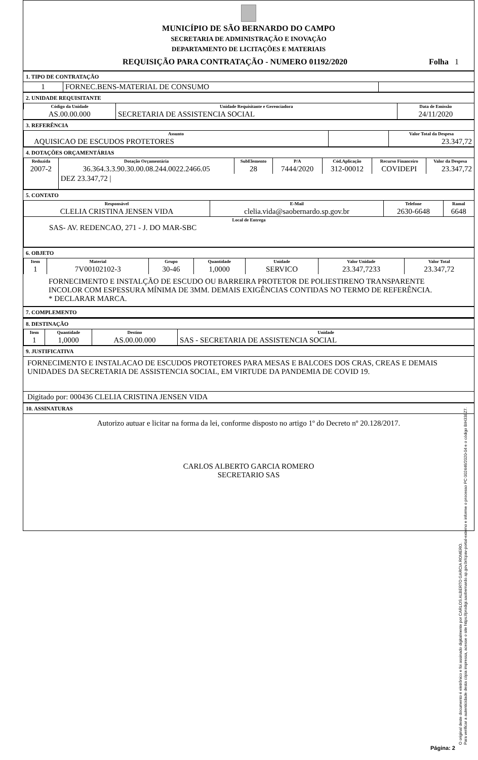MUNICÍPIO DE SÃO BERNARDO DO CAMPO
SECRETARIA DE ADMINISTRAÇÃO E INOVAÇÃO
DEPARTAMENTO DE LICITAÇÕES E MATERIAIS
REQUISIÇÃO PARA CONTRATAÇÃO - NUMERO 01192/2020 Folha 1
1. TIPO DE CONTRATAÇÃO
| 1 | FORNEC.BENS-MATERIAL DE CONSUMO | |
2. UNIDADE REQUISITANTE
| Código da Unidade | Unidade Requisitante e Gerenciadora | Data de Emissão |
| --- | --- | --- |
| AS.00.00.000 | SECRETARIA DE ASSISTENCIA SOCIAL | 24/11/2020 |
3. REFERÊNCIA
| Assunto | | Valor Total da Despesa |
| --- | --- | --- |
| AQUISICAO DE ESCUDOS PROTETORES | | 23.347,72 |
4. DOTAÇÕES ORÇAMENTÁRIAS
| Reduzida | Dotação Orçamentária | SubElemento | P/A | Cód.Aplicação | Recurso Financeiro | Valor da Despesa |
| --- | --- | --- | --- | --- | --- | --- |
| 2007-2 | 36.364.3.3.90.30.00.08.244.0022.2466.05 | 28 | 7444/2020 | 312-00012 | COVIDEPI | 23.347,72 |
| | DEZ 23.347,72 / | | | | | |
5. CONTATO
| Responsável | E-Mail | Telefone | Ramal |
| --- | --- | --- | --- |
| CLELIA CRISTINA JENSEN VIDA | clelia.vida@saobernardo.sp.gov.br | 2630-6648 | 6648 |
| Local de Entrega | | | |
| SAS- AV. REDENCAO, 271 - J. DO MAR-SBC | | | |
6. OBJETO
| Item | Material | Grupo | Quantidade | Unidade | Valor Unidade | Valor Total |
| --- | --- | --- | --- | --- | --- | --- |
| 1 | 7V00102102-3 | 30-46 | 1,0000 | SERVICO | 23.347,7233 | 23.347,72 |
FORNECIMENTO E INSTALÇÃO DE ESCUDO OU BARREIRA PROTETOR DE POLIESTIRENO TRANSPARENTE INCOLOR COM ESPESSURA MÍNIMA DE 3MM. DEMAIS EXIGÊNCIAS CONTIDAS NO TERMO DE REFERÊNCIA.
* DECLARAR MARCA.
7. COMPLEMENTO
8. DESTINAÇÃO
| Item | Quantidade | Destino | Unidade |
| --- | --- | --- | --- |
| 1 | 1,0000 | AS.00.00.000 | SAS - SECRETARIA DE ASSISTENCIA SOCIAL |
9. JUSTIFICATIVA
FORNECIMENTO E INSTALACAO DE ESCUDOS PROTETORES PARA MESAS E BALCOES DOS CRAS, CREAS E DEMAIS UNIDADES DA SECRETARIA DE ASSISTENCIA SOCIAL, EM VIRTUDE DA PANDEMIA DE COVID 19.
Digitado por: 000436 CLELIA CRISTINA JENSEN VIDA
10. ASSINATURAS
Autorizo autuar e licitar na forma da lei, conforme disposto no artigo 1º do Decreto nº 20.128/2017.
CARLOS ALBERTO GARCIA ROMERO
SECRETARIO SAS
Página: 2
O original deste documento é eletrônico e foi assinado digitalmente por CARLOS ALBERTO GARCIA ROMERO.
Para verificar a autenticidade desta cópia impressa, acesse o site https://prodigi.saobernardo.sp.gov.br/cpav-portal-externo e informe o processo PC 002446/2020-04 e o código BIH338Z7.